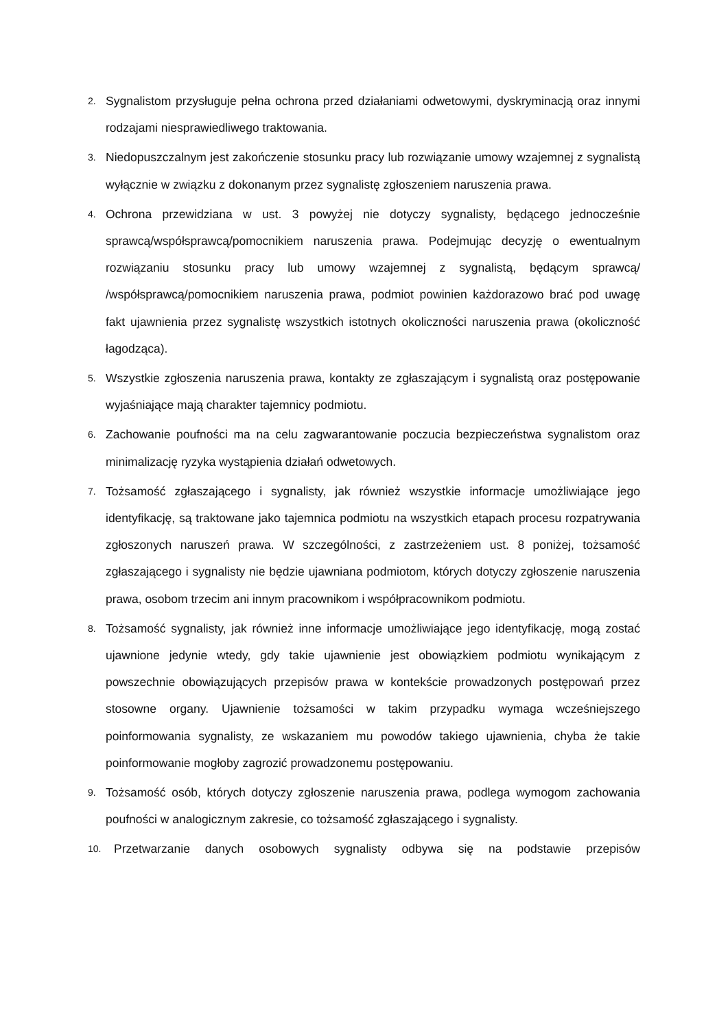2. Sygnalistom przysługuje pełna ochrona przed działaniami odwetowymi, dyskryminacją oraz innymi rodzajami niesprawiedliwego traktowania.
3. Niedopuszczalnym jest zakończenie stosunku pracy lub rozwiązanie umowy wzajemnej z sygnalistą wyłącznie w związku z dokonanym przez sygnalistę zgłoszeniem naruszenia prawa.
4. Ochrona przewidziana w ust. 3 powyżej nie dotyczy sygnalisty, będącego jednocześnie sprawcą/współsprawcą/pomocnikiem naruszenia prawa. Podejmując decyzję o ewentualnym rozwiązaniu stosunku pracy lub umowy wzajemnej z sygnalistą, będącym sprawcą/ /współsprawcą/pomocnikiem naruszenia prawa, podmiot powinien każdorazowo brać pod uwagę fakt ujawnienia przez sygnalistę wszystkich istotnych okoliczności naruszenia prawa (okoliczność łagodząca).
5. Wszystkie zgłoszenia naruszenia prawa, kontakty ze zgłaszającym i sygnalistą oraz postępowanie wyjaśniające mają charakter tajemnicy podmiotu.
6. Zachowanie poufności ma na celu zagwarantowanie poczucia bezpieczeństwa sygnalistom oraz minimalizację ryzyka wystąpienia działań odwetowych.
7. Tożsamość zgłaszającego i sygnalisty, jak również wszystkie informacje umożliwiające jego identyfikację, są traktowane jako tajemnica podmiotu na wszystkich etapach procesu rozpatrywania zgłoszonych naruszeń prawa. W szczególności, z zastrzeżeniem ust. 8 poniżej, tożsamość zgłaszającego i sygnalisty nie będzie ujawniana podmiotom, których dotyczy zgłoszenie naruszenia prawa, osobom trzecim ani innym pracownikom i współpracownikom podmiotu.
8. Tożsamość sygnalisty, jak również inne informacje umożliwiające jego identyfikację, mogą zostać ujawnione jedynie wtedy, gdy takie ujawnienie jest obowiązkiem podmiotu wynikającym z powszechnie obowiązujących przepisów prawa w kontekście prowadzonych postępowań przez stosowne organy. Ujawnienie tożsamości w takim przypadku wymaga wcześniejszego poinformowania sygnalisty, ze wskazaniem mu powodów takiego ujawnienia, chyba że takie poinformowanie mogłoby zagrozić prowadzonemu postępowaniu.
9. Tożsamość osób, których dotyczy zgłoszenie naruszenia prawa, podlega wymogom zachowania poufności w analogicznym zakresie, co tożsamość zgłaszającego i sygnalisty.
10. Przetwarzanie danych osobowych sygnalisty odbywa się na podstawie przepisów